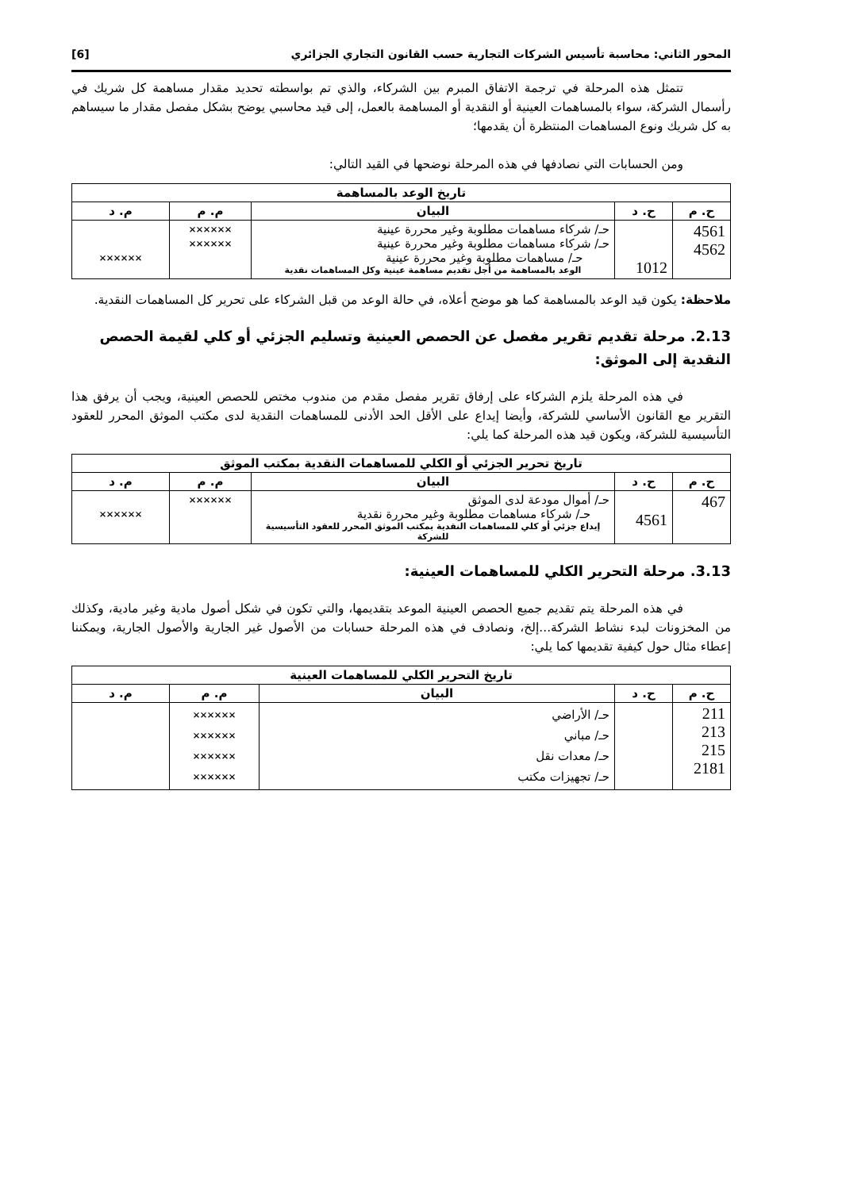المحور الثاني: محاسبة تأسيس الشركات التجارية حسب القانون التجاري الجزائري [6]
تتمثل هذه المرحلة في ترجمة الاتفاق المبرم بين الشركاء، والذي تم بواسطته تحديد مقدار مساهمة كل شريك في رأسمال الشركة، سواء بالمساهمات العينية أو النقدية أو المساهمة بالعمل، إلى قيد محاسبي يوضح بشكل مفصل مقدار ما سيساهم به كل شريك ونوع المساهمات المنتظرة أن يقدمها؛
ومن الحسابات التي نصادفها في هذه المرحلة نوضحها في القيد التالي:
| تاريخ الوعد بالمساهمة | | | | |
| ح. م | ح. د | البيان | م. م | م. د |
| 4561 4562 | 1012 | حـ/ شركاء مساهمات مطلوبة وغير محررة عينية حـ/ شركاء مساهمات مطلوبة وغير محررة عينية حـ/ مساهمات مطلوبة وغير محررة عينية الوعد بالمساهمة من أجل تقديم مساهمة عينية وكل المساهمات نقدية | ×××××× ×××××× | ×××××× |
ملاحظة: يكون قيد الوعد بالمساهمة كما هو موضح أعلاه، في حالة الوعد من قبل الشركاء على تحرير كل المساهمات النقدية.
2.13. مرحلة تقديم تقرير مفصل عن الحصص العينية وتسليم الجزئي أو كلي لقيمة الحصص النقدية إلى الموثق:
في هذه المرحلة يلزم الشركاء على إرفاق تقرير مفصل مقدم من مندوب مختص للحصص العينية، ويجب أن يرفق هذا التقرير مع القانون الأساسي للشركة، وأيضا إيداع على الأقل الحد الأدنى للمساهمات النقدية لدى مكتب الموثق المحرر للعقود التأسيسية للشركة، ويكون قيد هذه المرحلة كما يلي:
| تاريخ تحرير الجزئي أو الكلي للمساهمات النقدية بمكتب الموثق | | | | |
| ح. م | ح. د | البيان | م. م | م. د |
| 467 | 4561 | حـ/ أموال مودعة لدى الموثق حـ/ شركاء مساهمات مطلوبة وغير محررة نقدية إيداع جزئي أو كلي للمساهمات النقدية بمكتب الموثق المحرر للعقود التأسيسية للشركة | ×××××× | ×××××× |
3.13. مرحلة التحرير الكلي للمساهمات العينية:
في هذه المرحلة يتم تقديم جميع الحصص العينية الموعد بتقديمها، والتي تكون في شكل أصول مادية وغير مادية، وكذلك من المخزونات لبدء نشاط الشركة...إلخ، ونصادف في هذه المرحلة حسابات من الأصول غير الجارية والأصول الجارية، ويمكننا إعطاء مثال حول كيفية تقديمها كما يلي:
| تاريخ التحرير الكلي للمساهمات العينية | | | | |
| ح. م | ح. د | البيان | م. م | م. د |
| 211 213 215 2181 | | حـ/ الأراضي حـ/ مباني حـ/ معدات نقل حـ/ تجهيزات مكتب | ×××××× ×××××× ×××××× ×××××× | |